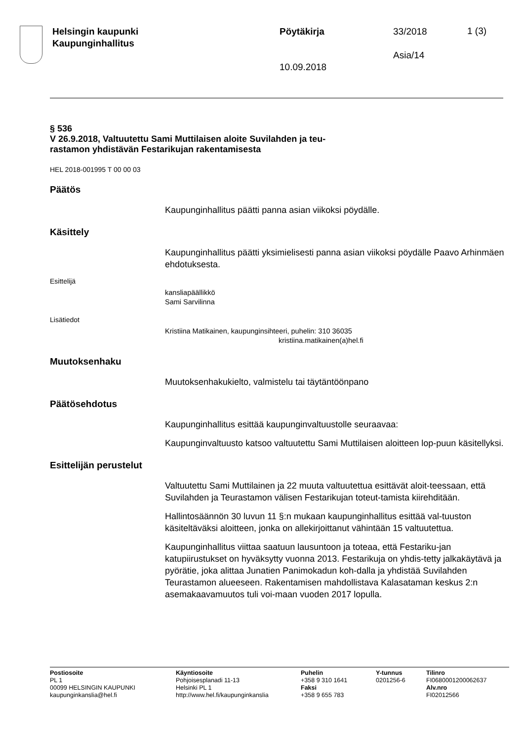Helsingin kaupunki
Kaupunginhallitus
Pöytäkirja
10.09.2018
33/2018
Asia/14
1 (3)
§ 536
V 26.9.2018, Valtuutettu Sami Muttilaisen aloite Suvilahden ja teu-
rastamon yhdistävän Festarikujan rakentamisesta
HEL 2018-001995 T 00 00 03
Päätös
Kaupunginhallitus päätti panna asian viikoksi pöydälle.
Käsittely
Kaupunginhallitus päätti yksimielisesti panna asian viikoksi pöydälle Paavo Arhinmäen ehdotuksesta.
Esittelijä
kansliapäällikkö
Sami Sarvilinna
Lisätiedot
Kristiina Matikainen, kaupunginsihteeri, puhelin: 310 36035
kristiina.matikainen(a)hel.fi
Muutoksenhaku
Muutoksenhakukielto, valmistelu tai täytäntöönpano
Päätösehdotus
Kaupunginhallitus esittää kaupunginvaltuustolle seuraavaa:
Kaupunginvaltuusto katsoo valtuutettu Sami Muttilaisen aloitteen lop-puun käsitellyksi.
Esittelijän perustelut
Valtuutettu Sami Muttilainen ja 22 muuta valtuutettua esittävät aloit-teessaan, että Suvilahden ja Teurastamon välisen Festarikujan toteut-tamista kiirehditään.
Hallintosäännön 30 luvun 11 §:n mukaan kaupunginhallitus esittää val-tuuston käsiteltäväksi aloitteen, jonka on allekirjoittanut vähintään 15 valtuutettua.
Kaupunginhallitus viittaa saatuun lausuntoon ja toteaa, että Festariku-jan katupiirustukset on hyväksytty vuonna 2013. Festarikuja on yhdis-tetty jalkakäytävä ja pyörätie, joka alittaa Junatien Panimokadun koh-dalla ja yhdistää Suvilahden Teurastamon alueeseen. Rakentamisen mahdollistava Kalasataman keskus 2:n asemakaavamuutos tuli voi-maan vuoden 2017 lopulla.
Postiosoite
PL 1
00099 HELSINGIN KAUPUNKI
kaupunginkanslia@hel.fi
Käyntiosoite
Pohjoisesplanadi 11-13
Helsinki PL 1
http://www.hel.fi/kaupunginkanslia
Puhelin
+358 9 310 1641
Faksi
+358 9 655 783
Y-tunnus
0201256-6
Tilinro
FI0680001200062637
Alv.nro
FI02012566